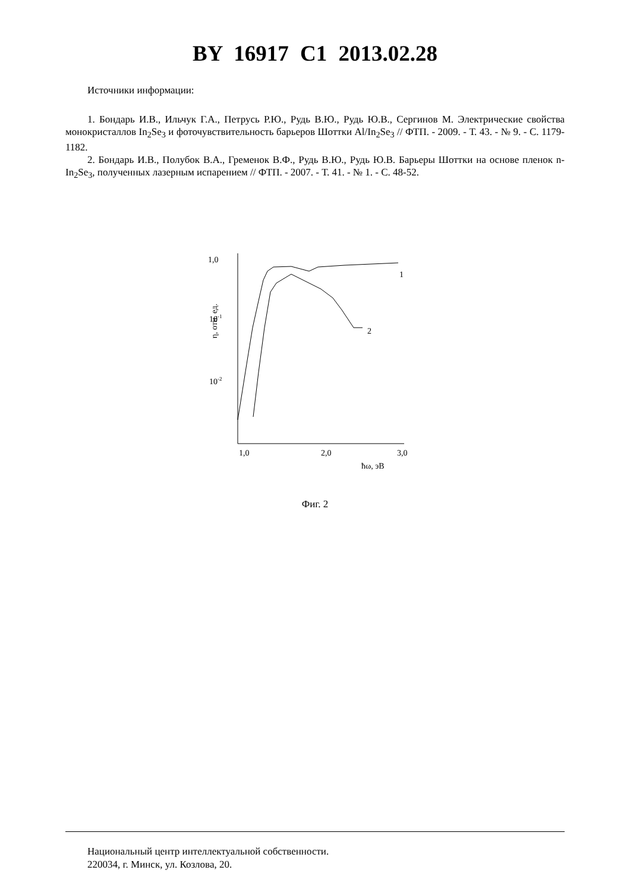BY 16917 C1 2013.02.28
Источники информации:
1. Бондарь И.В., Ильчук Г.А., Петрусь Р.Ю., Рудь В.Ю., Рудь Ю.В., Сергинов М. Электрические свойства монокристаллов In<sub>2</sub>Se<sub>3</sub> и фоточувствительность барьеров Шоттки Al/In<sub>2</sub>Se<sub>3</sub> // ФТП. - 2009. - Т. 43. - № 9. - С. 1179-1182.
2. Бондарь И.В., Полубок В.А., Гременок В.Ф., Рудь В.Ю., Рудь Ю.В. Барьеры Шоттки на основе пленок n-In<sub>2</sub>Se<sub>3</sub>, полученных лазерным испарением // ФТП. - 2007. - Т. 41. - № 1. - С. 48-52.
1,0
10-1
10-2
η, отн. ед.
1,0
2,0
3,0
ħω, эВ
1
2
Фиг. 2
Национальный центр интеллектуальной собственности.
220034, г. Минск, ул. Козлова, 20.